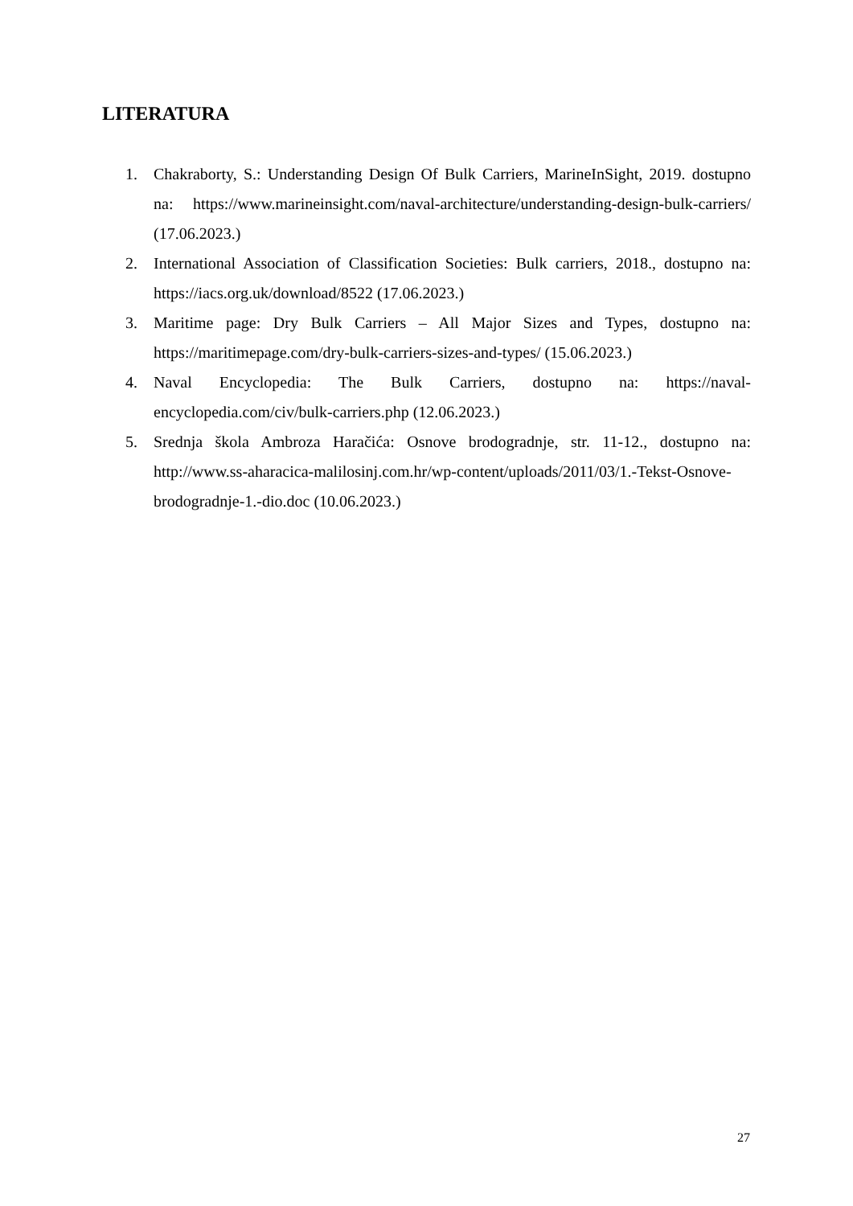LITERATURA
1. Chakraborty, S.: Understanding Design Of Bulk Carriers, MarineInSight, 2019. dostupno na: https://www.marineinsight.com/naval-architecture/understanding-design-bulk-carriers/ (17.06.2023.)
2. International Association of Classification Societies: Bulk carriers, 2018., dostupno na: https://iacs.org.uk/download/8522 (17.06.2023.)
3. Maritime page: Dry Bulk Carriers – All Major Sizes and Types, dostupno na: https://maritimepage.com/dry-bulk-carriers-sizes-and-types/ (15.06.2023.)
4. Naval Encyclopedia: The Bulk Carriers, dostupno na: https://naval-encyclopedia.com/civ/bulk-carriers.php (12.06.2023.)
5. Srednja škola Ambroza Haračića: Osnove brodogradnje, str. 11-12., dostupno na: http://www.ss-aharacica-malilosinj.com.hr/wp-content/uploads/2011/03/1.-Tekst-Osnove-brodogradnje-1.-dio.doc (10.06.2023.)
27